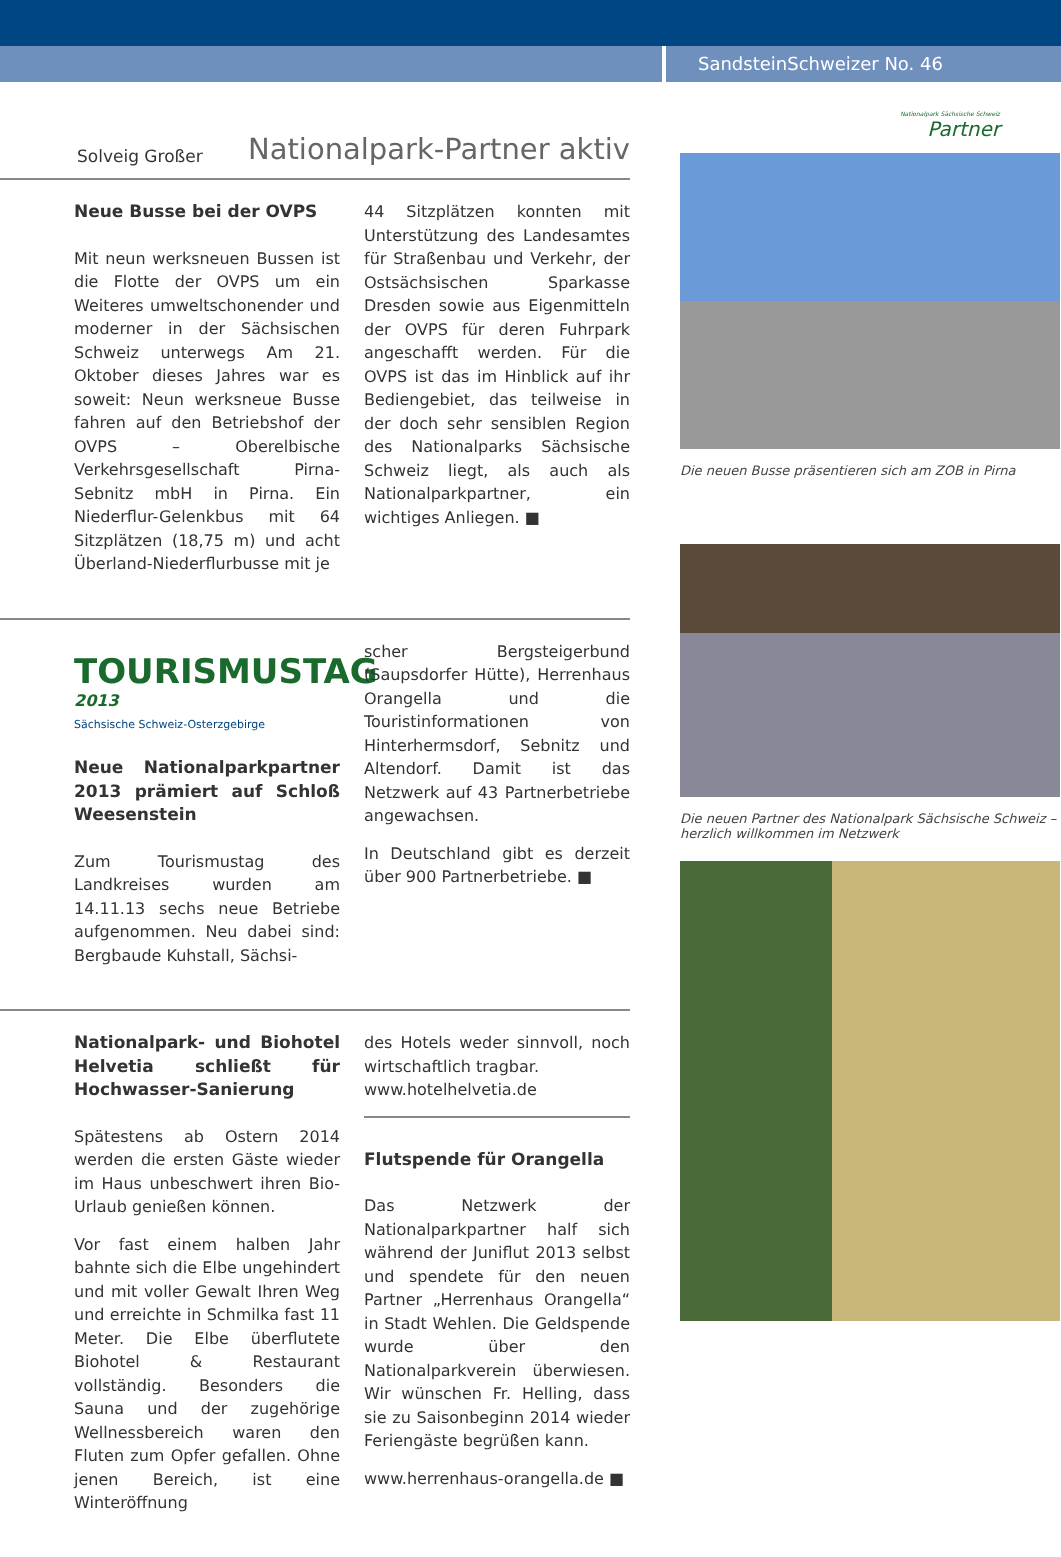SandsteinSchweizer No. 46
Solveig Großer Nationalpark-Partner aktiv
Neue Busse bei der OVPS
Mit neun werksneuen Bussen ist die Flotte der OVPS um ein Weiteres umweltschonender und moderner in der Sächsischen Schweiz unterwegs Am 21. Oktober dieses Jahres war es soweit: Neun werksneue Busse fahren auf den Betriebshof der OVPS – Oberelbische Verkehrsgesellschaft Pirna-Sebnitz mbH in Pirna. Ein Niederflur-Gelenkbus mit 64 Sitzplätzen (18,75 m) und acht Überland-Niederflurbusse mit je
44 Sitzplätzen konnten mit Unterstützung des Landesamtes für Straßenbau und Verkehr, der Ostsächsischen Sparkasse Dresden sowie aus Eigenmitteln der OVPS für deren Fuhrpark angeschafft werden. Für die OVPS ist das im Hinblick auf ihr Bediengebiet, das teilweise in der doch sehr sensiblen Region des Nationalparks Sächsische Schweiz liegt, als auch als Nationalparkpartner, ein wichtiges Anliegen. ■
TOURISMUSTAG 2013
Sächsische Schweiz-Osterzgebirge
Neue Nationalparkpartner 2013 prämiert auf Schloß Weesenstein
Zum Tourismustag des Landkreises wurden am 14.11.13 sechs neue Betriebe aufgenommen. Neu dabei sind: Bergbaude Kuhstall, Sächsi-
scher Bergsteigerbund (Saupsdorfer Hütte), Herrenhaus Orangella und die Touristinformationen von Hinterhermsdorf, Sebnitz und Altendorf. Damit ist das Netzwerk auf 43 Partnerbetriebe angewachsen.
In Deutschland gibt es derzeit über 900 Partnerbetriebe. ■
Nationalpark- und Biohotel Helvetia schließt für Hochwasser-Sanierung
Spätestens ab Ostern 2014 werden die ersten Gäste wieder im Haus unbeschwert ihren Bio-Urlaub genießen können.
Vor fast einem halben Jahr bahnte sich die Elbe ungehindert und mit voller Gewalt Ihren Weg und erreichte in Schmilka fast 11 Meter. Die Elbe überflutete Biohotel & Restaurant vollständig. Besonders die Sauna und der zugehörige Wellnessbereich waren den Fluten zum Opfer gefallen. Ohne jenen Bereich, ist eine Winteröffnung
des Hotels weder sinnvoll, noch wirtschaftlich tragbar.
www.hotelhelvetia.de
Flutspende für Orangella
Das Netzwerk der Nationalparkpartner half sich während der Juniflut 2013 selbst und spendete für den neuen Partner „Herrenhaus Orangella“ in Stadt Wehlen. Die Geldspende wurde über den Nationalparkverein überwiesen. Wir wünschen Fr. Helling, dass sie zu Saisonbeginn 2014 wieder Feriengäste begrüßen kann.
www.herrenhaus-orangella.de ■
Nationalpark Sächsische Schweiz
Partner
Die neuen Busse präsentieren sich am ZOB in Pirna
Die neuen Partner des Nationalpark Sächsische Schweiz – herzlich willkommen im Netzwerk